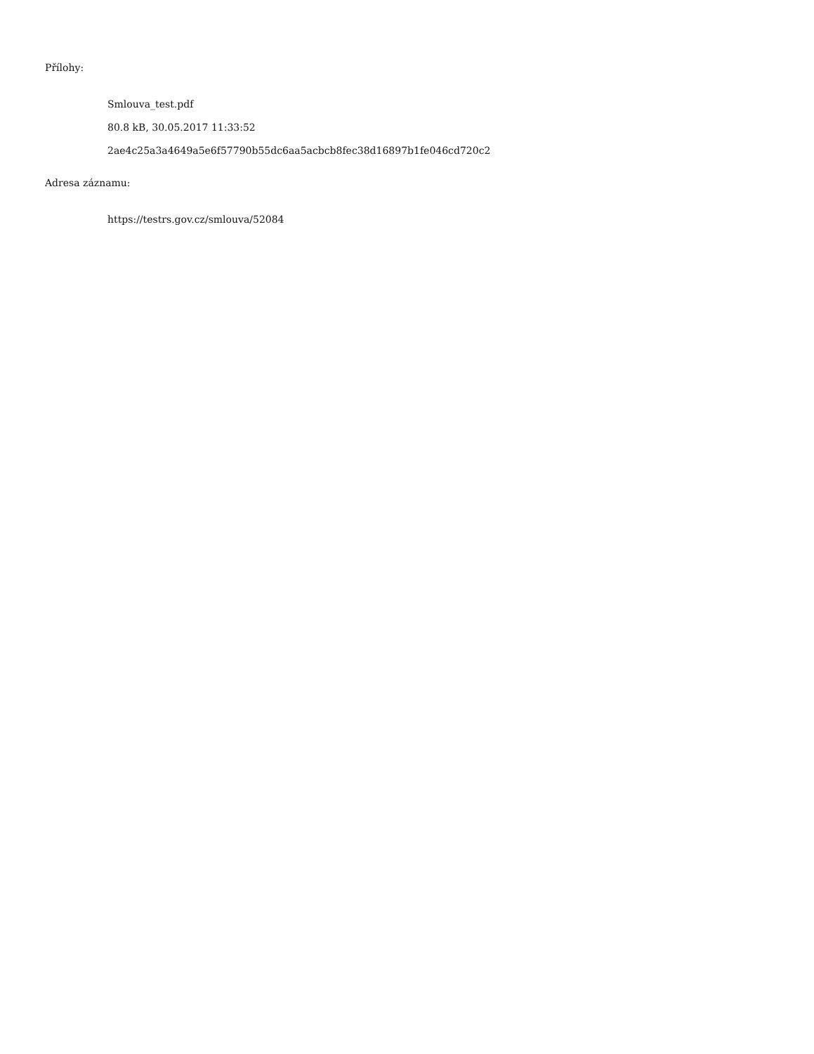Přílohy:
Smlouva_test.pdf
80.8 kB, 30.05.2017 11:33:52
2ae4c25a3a4649a5e6f57790b55dc6aa5acbcb8fec38d16897b1fe046cd720c2
Adresa záznamu:
https://testrs.gov.cz/smlouva/52084